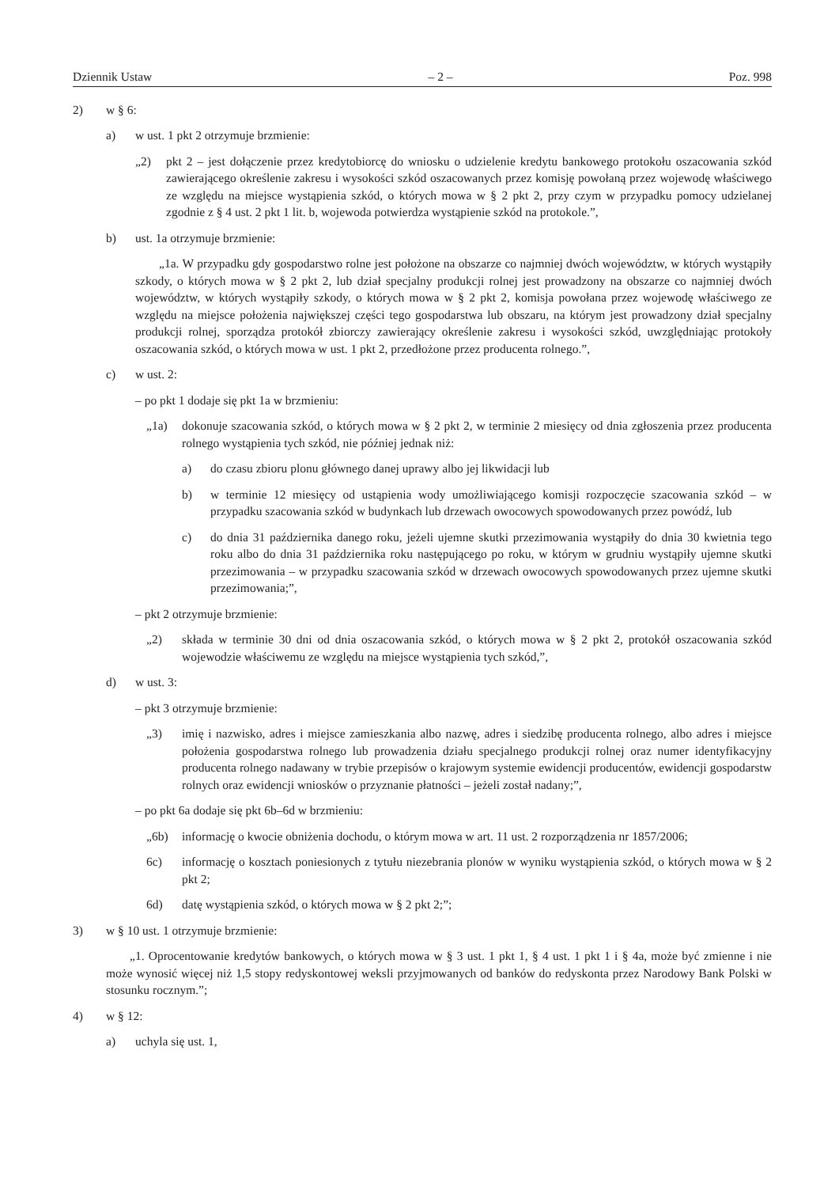Dziennik Ustaw – 2 – Poz. 998
2) w § 6:
a) w ust. 1 pkt 2 otrzymuje brzmienie:
„2) pkt 2 – jest dołączenie przez kredytobiorcę do wniosku o udzielenie kredytu bankowego protokołu oszacowania szkód zawierającego określenie zakresu i wysokości szkód oszacowanych przez komisję powołaną przez wojewodę właściwego ze względu na miejsce wystąpienia szkód, o których mowa w § 2 pkt 2, przy czym w przypadku pomocy udzielanej zgodnie z § 4 ust. 2 pkt 1 lit. b, wojewoda potwierdza wystąpienie szkód na protokole.”,
b) ust. 1a otrzymuje brzmienie:
„1a. W przypadku gdy gospodarstwo rolne jest położone na obszarze co najmniej dwóch województw, w których wystąpiły szkody, o których mowa w § 2 pkt 2, lub dział specjalny produkcji rolnej jest prowadzony na obszarze co najmniej dwóch województw, w których wystąpiły szkody, o których mowa w § 2 pkt 2, komisja powołana przez wojewodę właściwego ze względu na miejsce położenia największej części tego gospodarstwa lub obszaru, na którym jest prowadzony dział specjalny produkcji rolnej, sporządza protokół zbiorczy zawierający określenie zakresu i wysokości szkód, uwzględniając protokoły oszacowania szkód, o których mowa w ust. 1 pkt 2, przedłożone przez producenta rolnego.”,
c) w ust. 2:
– po pkt 1 dodaje się pkt 1a w brzmieniu:
„1a) dokonuje szacowania szkód, o których mowa w § 2 pkt 2, w terminie 2 miesięcy od dnia zgłoszenia przez producenta rolnego wystąpienia tych szkód, nie później jednak niż:
a) do czasu zbioru plonu głównego danej uprawy albo jej likwidacji lub
b) w terminie 12 miesięcy od ustąpienia wody umożliwiającego komisji rozpoczęcie szacowania szkód – w przypadku szacowania szkód w budynkach lub drzewach owocowych spowodowanych przez powódź, lub
c) do dnia 31 października danego roku, jeżeli ujemne skutki przezimowania wystąpiły do dnia 30 kwietnia tego roku albo do dnia 31 października roku następującego po roku, w którym w grudniu wystąpiły ujemne skutki przezimowania – w przypadku szacowania szkód w drzewach owocowych spowodowanych przez ujemne skutki przezimowania;”,
– pkt 2 otrzymuje brzmienie:
„2) składa w terminie 30 dni od dnia oszacowania szkód, o których mowa w § 2 pkt 2, protokół oszacowania szkód wojewodzie właściwemu ze względu na miejsce wystąpienia tych szkód,”,
d) w ust. 3:
– pkt 3 otrzymuje brzmienie:
„3) imię i nazwisko, adres i miejsce zamieszkania albo nazwę, adres i siedzibę producenta rolnego, albo adres i miejsce położenia gospodarstwa rolnego lub prowadzenia działu specjalnego produkcji rolnej oraz numer identyfikacyjny producenta rolnego nadawany w trybie przepisów o krajowym systemie ewidencji producentów, ewidencji gospodarstw rolnych oraz ewidencji wniosków o przyznanie płatności – jeżeli został nadany;”,
– po pkt 6a dodaje się pkt 6b–6d w brzmieniu:
„6b) informację o kwocie obniżenia dochodu, o którym mowa w art. 11 ust. 2 rozporządzenia nr 1857/2006;
6c) informację o kosztach poniesionych z tytułu niezebrania plonów w wyniku wystąpienia szkód, o których mowa w § 2 pkt 2;
6d) datę wystąpienia szkód, o których mowa w § 2 pkt 2;”;
3) w § 10 ust. 1 otrzymuje brzmienie:
„1. Oprocentowanie kredytów bankowych, o których mowa w § 3 ust. 1 pkt 1, § 4 ust. 1 pkt 1 i § 4a, może być zmienne i nie może wynosić więcej niż 1,5 stopy redyskontowej weksli przyjmowanych od banków do redyskonta przez Narodowy Bank Polski w stosunku rocznym.”;
4) w § 12:
a) uchyla się ust. 1,